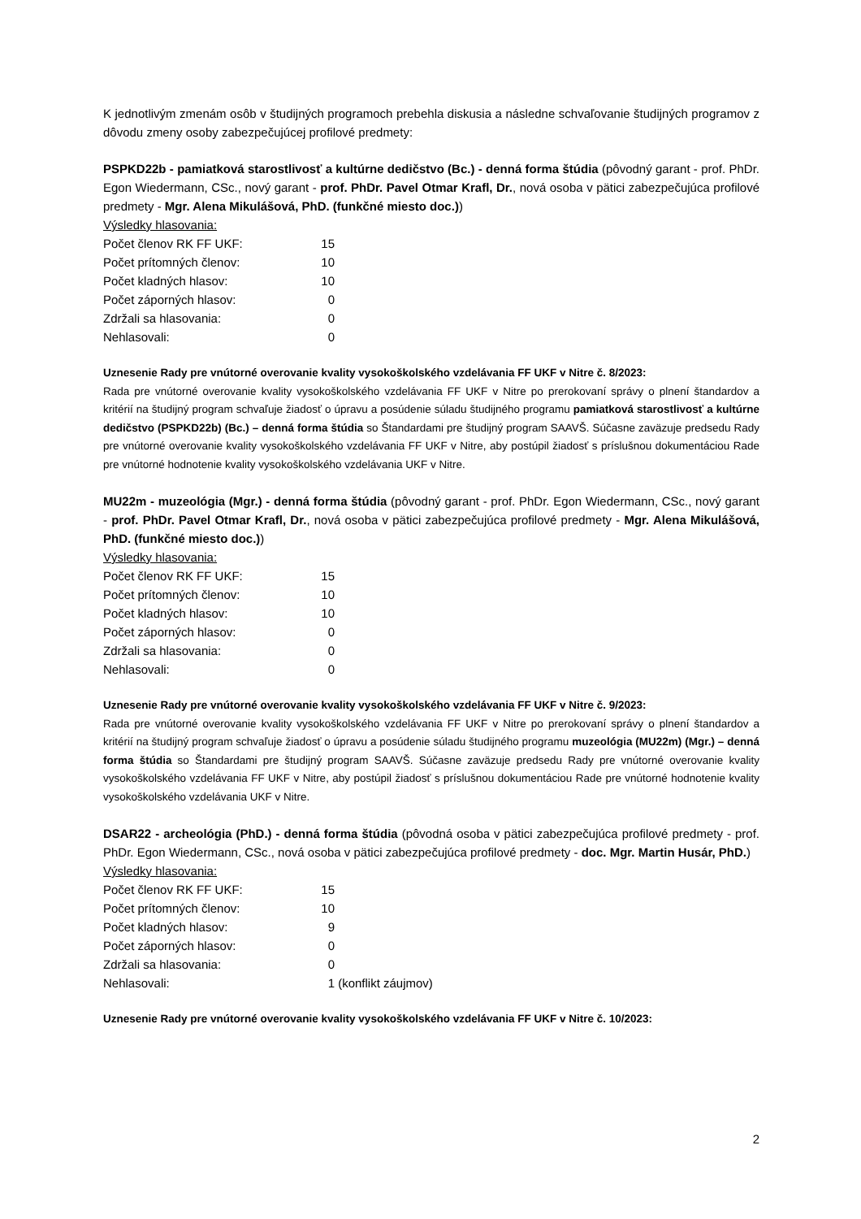K jednotlivým zmenám osôb v študijných programoch prebehla diskusia a následne schvaľovanie študijných programov z dôvodu zmeny osoby zabezpečujúcej profilové predmety:
PSPKD22b - pamiatková starostlivosť a kultúrne dedičstvo (Bc.) - denná forma štúdia (pôvodný garant - prof. PhDr. Egon Wiedermann, CSc., nový garant - prof. PhDr. Pavel Otmar Krafl, Dr., nová osoba v pätici zabezpečujúca profilové predmety - Mgr. Alena Mikulášová, PhD. (funkčné miesto doc.))
| Výsledky hlasovania: | | |
| Počet členov RK FF UKF: | 15 | |
| Počet prítomných členov: | 10 | |
| Počet kladných hlasov: | 10 | |
| Počet záporných hlasov: | 0 | |
| Zdržali sa hlasovania: | 0 | |
| Nehlasovali: | 0 | |
Uznesenie Rady pre vnútorné overovanie kvality vysokoškolského vzdelávania FF UKF v Nitre č. 8/2023:
Rada pre vnútorné overovanie kvality vysokoškolského vzdelávania FF UKF v Nitre po prerokovaní správy o plnení štandardov a kritérií na študijný program schvaľuje žiadosť o úpravu a posúdenie súladu študijného programu pamiatková starostlivosť a kultúrne dedičstvo (PSPKD22b) (Bc.) – denná forma štúdia so Štandardami pre študijný program SAAVŠ. Súčasne zaväzuje predsedu Rady pre vnútorné overovanie kvality vysokoškolského vzdelávania FF UKF v Nitre, aby postúpil žiadosť s príslušnou dokumentáciou Rade pre vnútorné hodnotenie kvality vysokoškolského vzdelávania UKF v Nitre.
MU22m - muzeológia (Mgr.) - denná forma štúdia (pôvodný garant - prof. PhDr. Egon Wiedermann, CSc., nový garant - prof. PhDr. Pavel Otmar Krafl, Dr., nová osoba v pätici zabezpečujúca profilové predmety - Mgr. Alena Mikulášová, PhD. (funkčné miesto doc.))
| Výsledky hlasovania: | | |
| Počet členov RK FF UKF: | 15 | |
| Počet prítomných členov: | 10 | |
| Počet kladných hlasov: | 10 | |
| Počet záporných hlasov: | 0 | |
| Zdržali sa hlasovania: | 0 | |
| Nehlasovali: | 0 | |
Uznesenie Rady pre vnútorné overovanie kvality vysokoškolského vzdelávania FF UKF v Nitre č. 9/2023:
Rada pre vnútorné overovanie kvality vysokoškolského vzdelávania FF UKF v Nitre po prerokovaní správy o plnení štandardov a kritérií na študijný program schvaľuje žiadosť o úpravu a posúdenie súladu študijného programu muzeológia (MU22m) (Mgr.) – denná forma štúdia so Štandardami pre študijný program SAAVŠ. Súčasne zaväzuje predsedu Rady pre vnútorné overovanie kvality vysokoškolského vzdelávania FF UKF v Nitre, aby postúpil žiadosť s príslušnou dokumentáciou Rade pre vnútorné hodnotenie kvality vysokoškolského vzdelávania UKF v Nitre.
DSAR22 - archeológia (PhD.) - denná forma štúdia (pôvodná osoba v pätici zabezpečujúca profilové predmety - prof. PhDr. Egon Wiedermann, CSc., nová osoba v pätici zabezpečujúca profilové predmety - doc. Mgr. Martin Husár, PhD.)
| Výsledky hlasovania: | | |
| Počet členov RK FF UKF: | 15 | |
| Počet prítomných členov: | 10 | |
| Počet kladných hlasov: | 9 | |
| Počet záporných hlasov: | 0 | |
| Zdržali sa hlasovania: | 0 | |
| Nehlasovali: | 1 | (konflikt záujmov) |
Uznesenie Rady pre vnútorné overovanie kvality vysokoškolského vzdelávania FF UKF v Nitre č. 10/2023:
2